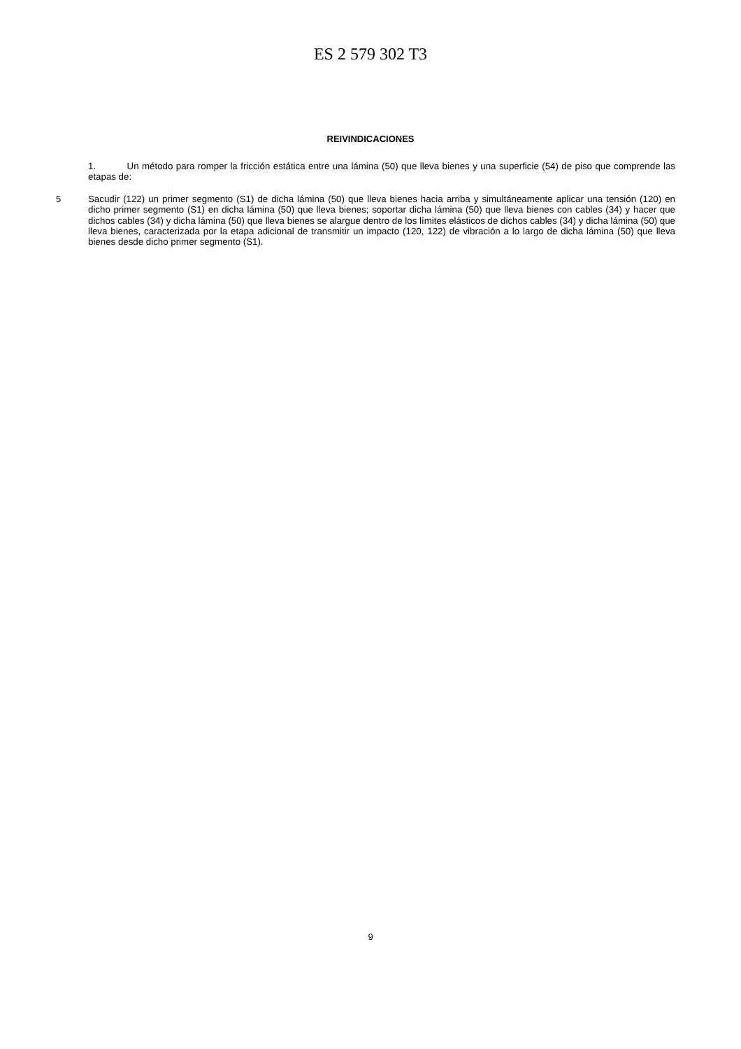ES 2 579 302 T3
REIVINDICACIONES
1. Un método para romper la fricción estática entre una lámina (50) que lleva bienes y una superficie (54) de piso que comprende las etapas de:
Sacudir (122) un primer segmento (S1) de dicha lámina (50) que lleva bienes hacia arriba y simultáneamente aplicar 5 una tensión (120) en dicho primer segmento (S1) en dicha lámina (50) que lleva bienes; soportar dicha lámina (50) que lleva bienes con cables (34) y hacer que dichos cables (34) y dicha lámina (50) que lleva bienes se alargue dentro de los límites elásticos de dichos cables (34) y dicha lámina (50) que lleva bienes, caracterizada por la etapa adicional de transmitir un impacto (120, 122) de vibración a lo largo de dicha lámina (50) que lleva bienes desde dicho primer segmento (S1).
9